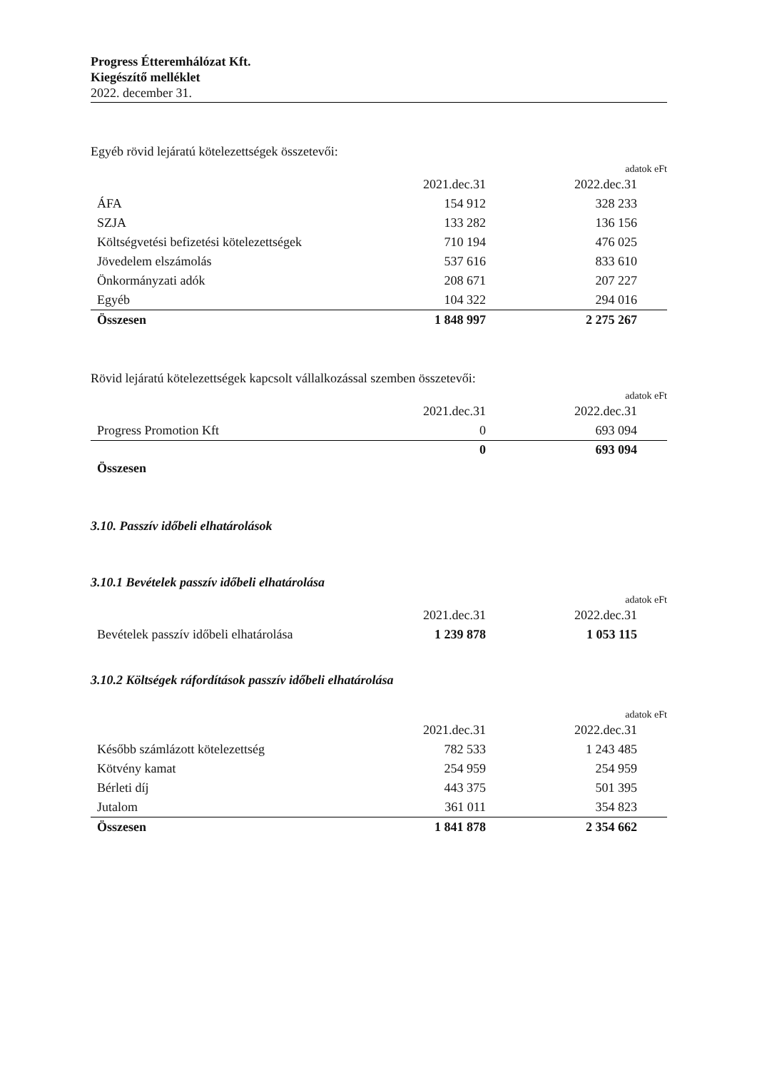Progress Étteremhálózat Kft.
Kiegészítő melléklet
2022. december 31.
Egyéb rövid lejáratú kötelezettségek összetevői:
adatok eFt
| | 2021.dec.31 | 2022.dec.31 | |
| ÁFA | 154 912 | 328 233 | |
| SZJA | 133 282 | 136 156 | |
| Költségvetési befizetési kötelezettségek | 710 194 | 476 025 | |
| Jövedelem elszámolás | 537 616 | 833 610 | |
| Önkormányzati adók | 208 671 | 207 227 | |
| Egyéb | 104 322 | 294 016 | |
| Összesen | 1 848 997 | 2 275 267 | |
Rövid lejáratú kötelezettségek kapcsolt vállalkozással szemben összetevői:
adatok eFt
| | 2021.dec.31 | 2022.dec.31 | |
| Progress Promotion Kft | 0 | 693 094 | |
| Összesen | 0 | 693 094 | |
3.10. Passzív időbeli elhatárolások
3.10.1 Bevételek passzív időbeli elhatárolása
adatok eFt
| | 2021.dec.31 | 2022.dec.31 | |
| Bevételek passzív időbeli elhatárolása | 1 239 878 | 1 053 115 | |
3.10.2 Költségek ráfordítások passzív időbeli elhatárolása
adatok eFt
| | 2021.dec.31 | 2022.dec.31 | |
| Később számlázott kötelezettség | 782 533 | 1 243 485 | |
| Kötvény kamat | 254 959 | 254 959 | |
| Bérleti díj | 443 375 | 501 395 | |
| Jutalom | 361 011 | 354 823 | |
| Összesen | 1 841 878 | 2 354 662 | |